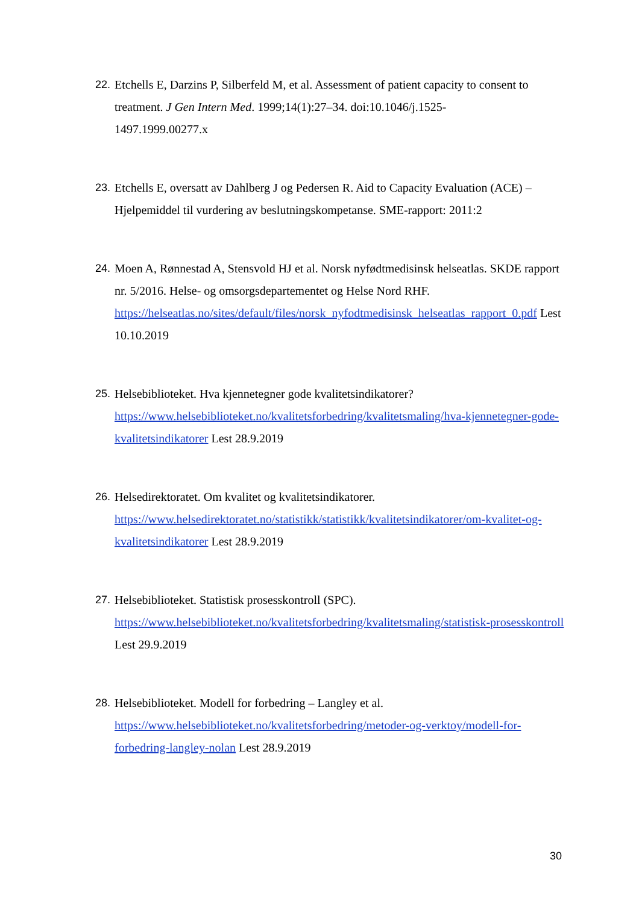22.
Etchells E, Darzins P, Silberfeld M, et al. Assessment of patient capacity to consent to treatment. J Gen Intern Med. 1999;14(1):27–34. doi:10.1046/j.1525-
1497.1999.00277.x
23.
Etchells E, oversatt av Dahlberg J og Pedersen R. Aid to Capacity Evaluation (ACE) – Hjelpemiddel til vurdering av beslutningskompetanse. SME-rapport: 2011:2
24.
Moen A, Rønnestad A, Stensvold HJ et al. Norsk nyfødtmedisinsk helseatlas. SKDE rapport nr. 5/2016. Helse- og omsorgsdepartementet og Helse Nord RHF. https://helseatlas.no/sites/default/files/norsk_nyfodtmedisinsk_helseatlas_rapport_0.pdf Lest 10.10.2019
25.
Helsebiblioteket. Hva kjennetegner gode kvalitetsindikatorer? https://www.helsebiblioteket.no/kvalitetsforbedring/kvalitetsmaling/hva-kjennetegner-gode-kvalitetsindikatorer Lest 28.9.2019
26.
Helsedirektoratet. Om kvalitet og kvalitetsindikatorer. https://www.helsedirektoratet.no/statistikk/statistikk/kvalitetsindikatorer/om-kvalitet-og-kvalitetsindikatorer Lest 28.9.2019
27.
Helsebiblioteket. Statistisk prosesskontroll (SPC). https://www.helsebiblioteket.no/kvalitetsforbedring/kvalitetsmaling/statistisk-prosesskontroll Lest 29.9.2019
28.
Helsebiblioteket. Modell for forbedring – Langley et al. https://www.helsebiblioteket.no/kvalitetsforbedring/metoder-og-verktoy/modell-for-forbedring-langley-nolan Lest 28.9.2019
30